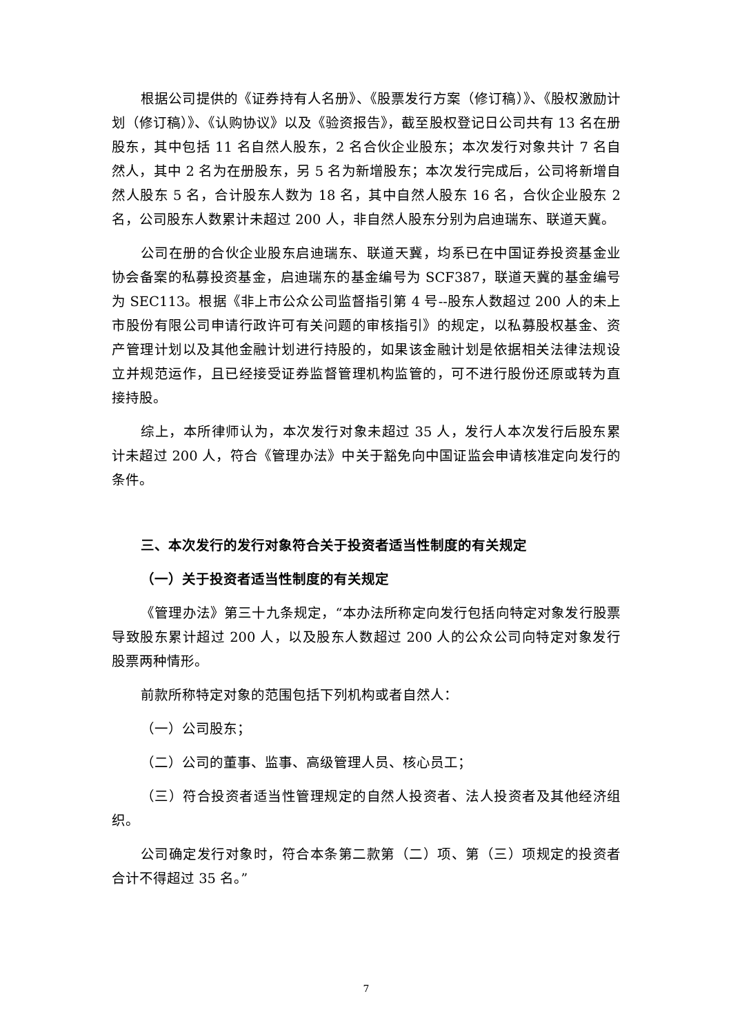根据公司提供的《证券持有人名册》、《股票发行方案（修订稿）》、《股权激励计划（修订稿）》、《认购协议》以及《验资报告》，截至股权登记日公司共有 13 名在册股东，其中包括 11 名自然人股东，2 名合伙企业股东；本次发行对象共计 7 名自然人，其中 2 名为在册股东，另 5 名为新增股东；本次发行完成后，公司将新增自然人股东 5 名，合计股东人数为 18 名，其中自然人股东 16 名，合伙企业股东 2 名，公司股东人数累计未超过 200 人，非自然人股东分别为启迪瑞东、联道天冀。
公司在册的合伙企业股东启迪瑞东、联道天冀，均系已在中国证券投资基金业协会备案的私募投资基金，启迪瑞东的基金编号为 SCF387，联道天冀的基金编号为 SEC113。根据《非上市公众公司监督指引第 4 号--股东人数超过 200 人的未上市股份有限公司申请行政许可有关问题的审核指引》的规定，以私募股权基金、资产管理计划以及其他金融计划进行持股的，如果该金融计划是依据相关法律法规设立并规范运作，且已经接受证券监督管理机构监管的，可不进行股份还原或转为直接持股。
综上，本所律师认为，本次发行对象未超过 35 人，发行人本次发行后股东累计未超过 200 人，符合《管理办法》中关于豁免向中国证监会申请核准定向发行的条件。
三、本次发行的发行对象符合关于投资者适当性制度的有关规定
（一）关于投资者适当性制度的有关规定
《管理办法》第三十九条规定，“本办法所称定向发行包括向特定对象发行股票导致股东累计超过 200 人，以及股东人数超过 200 人的公众公司向特定对象发行股票两种情形。
前款所称特定对象的范围包括下列机构或者自然人：
（一）公司股东；
（二）公司的董事、监事、高级管理人员、核心员工；
（三）符合投资者适当性管理规定的自然人投资者、法人投资者及其他经济组织。
公司确定发行对象时，符合本条第二款第（二）项、第（三）项规定的投资者合计不得超过 35 名。”
7